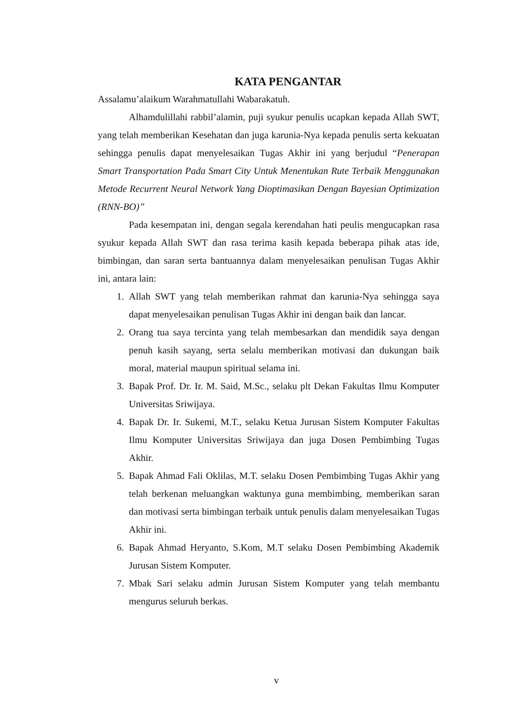KATA PENGANTAR
Assalamu’alaikum Warahmatullahi Wabarakatuh.
Alhamdulillahi rabbil’alamin, puji syukur penulis ucapkan kepada Allah SWT, yang telah memberikan Kesehatan dan juga karunia-Nya kepada penulis serta kekuatan sehingga penulis dapat menyelesaikan Tugas Akhir ini yang berjudul “Penerapan Smart Transportation Pada Smart City Untuk Menentukan Rute Terbaik Menggunakan Metode Recurrent Neural Network Yang Dioptimasikan Dengan Bayesian Optimization (RNN-BO)”
Pada kesempatan ini, dengan segala kerendahan hati peulis mengucapkan rasa syukur kepada Allah SWT dan rasa terima kasih kepada beberapa pihak atas ide, bimbingan, dan saran serta bantuannya dalam menyelesaikan penulisan Tugas Akhir ini, antara lain:
1. Allah SWT yang telah memberikan rahmat dan karunia-Nya sehingga saya dapat menyelesaikan penulisan Tugas Akhir ini dengan baik dan lancar.
2. Orang tua saya tercinta yang telah membesarkan dan mendidik saya dengan penuh kasih sayang, serta selalu memberikan motivasi dan dukungan baik moral, material maupun spiritual selama ini.
3. Bapak Prof. Dr. Ir. M. Said, M.Sc., selaku plt Dekan Fakultas Ilmu Komputer Universitas Sriwijaya.
4. Bapak Dr. Ir. Sukemi, M.T., selaku Ketua Jurusan Sistem Komputer Fakultas Ilmu Komputer Universitas Sriwijaya dan juga Dosen Pembimbing Tugas Akhir.
5. Bapak Ahmad Fali Oklilas, M.T. selaku Dosen Pembimbing Tugas Akhir yang telah berkenan meluangkan waktunya guna membimbing, memberikan saran dan motivasi serta bimbingan terbaik untuk penulis dalam menyelesaikan Tugas Akhir ini.
6. Bapak Ahmad Heryanto, S.Kom, M.T selaku Dosen Pembimbing Akademik Jurusan Sistem Komputer.
7. Mbak Sari selaku admin Jurusan Sistem Komputer yang telah membantu mengurus seluruh berkas.
v